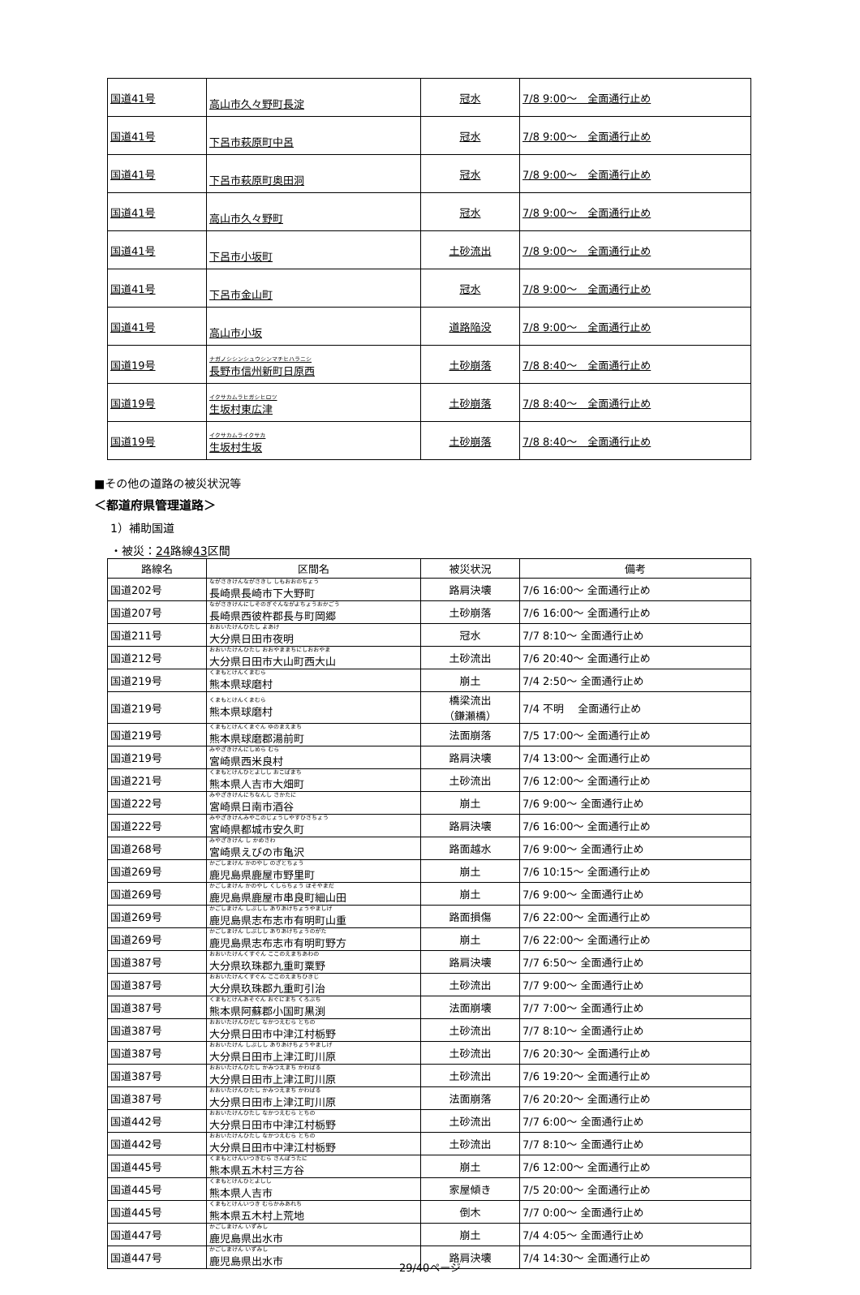| 国道41号 | 高山市久々野町長淀 | 冠水 | 7/8 9:00～ 全面通行止め |
| 国道41号 | 下呂市萩原町中呂 | 冠水 | 7/8 9:00～ 全面通行止め |
| 国道41号 | 下呂市萩原町奥田洞 | 冠水 | 7/8 9:00～ 全面通行止め |
| 国道41号 | 高山市久々野町 | 冠水 | 7/8 9:00～ 全面通行止め |
| 国道41号 | 下呂市小坂町 | 土砂流出 | 7/8 9:00～ 全面通行止め |
| 国道41号 | 下呂市金山町 | 冠水 | 7/8 9:00～ 全面通行止め |
| 国道41号 | 高山市小坂 | 道路陥没 | 7/8 9:00～ 全面通行止め |
| 国道19号 | ナガノシシンシュウシンマチヒハラニシ 長野市信州新町日原西 | 土砂崩落 | 7/8 8:40～ 全面通行止め |
| 国道19号 | イクサカムラヒガシヒロツ 生坂村東広津 | 土砂崩落 | 7/8 8:40～ 全面通行止め |
| 国道19号 | イクサカムライクサカ 生坂村生坂 | 土砂崩落 | 7/8 8:40～ 全面通行止め |
■その他の道路の被災状況等
＜都道府県管理道路＞
1）補助国道
・被災：24路線43区間
| 路線名 | 区間名 | 被災状況 | 備考 |
| --- | --- | --- | --- |
| 国道202号 | ながさきけんながさきし しもおおのちょう 長崎県長崎市下大野町 | 路肩決壊 | 7/6 16:00～ 全面通行止め |
| 国道207号 | ながさきけんにしそのぎぐんながよちょうおかごう 長崎県西彼杵郡長与町岡郷 | 土砂崩落 | 7/6 16:00～ 全面通行止め |
| 国道211号 | おおいたけんひたし よあけ 大分県日田市夜明 | 冠水 | 7/7 8:10～ 全面通行止め |
| 国道212号 | おおいたけんひたし おおやままちにしおおやま 大分県日田市大山町西大山 | 土砂流出 | 7/6 20:40～ 全面通行止め |
| 国道219号 | くまもとけんくまむら 熊本県球磨村 | 崩土 | 7/4 2:50～ 全面通行止め |
| 国道219号 | くまもとけんくまむら 熊本県球磨村 | 橋梁流出 （鎌瀬橋） | 7/4 不明 全面通行止め |
| 国道219号 | くまもとけんくまぐん ゆのまえまち 熊本県球磨郡湯前町 | 法面崩落 | 7/5 17:00～ 全面通行止め |
| 国道219号 | みやざきけんにしめら むら 宮崎県西米良村 | 路肩決壊 | 7/4 13:00～ 全面通行止め |
| 国道221号 | くまもとけんひとよしし おこばまち 熊本県人吉市大畑町 | 土砂流出 | 7/6 12:00～ 全面通行止め |
| 国道222号 | みやざきけんにちなんし さかたに 宮崎県日南市酒谷 | 崩土 | 7/6 9:00～ 全面通行止め |
| 国道222号 | みやざきけんみやこのじょうしやすひさちょう 宮崎県都城市安久町 | 路肩決壊 | 7/6 16:00～ 全面通行止め |
| 国道268号 | みやざきけん し かめさわ 宮崎県えびの市亀沢 | 路面越水 | 7/6 9:00～ 全面通行止め |
| 国道269号 | かごしまけん かのやし のざとちょう 鹿児島県鹿屋市野里町 | 崩土 | 7/6 10:15～ 全面通行止め |
| 国道269号 | かごしまけん かのやし くしらちょう ほそやまだ 鹿児島県鹿屋市串良町細山田 | 崩土 | 7/6 9:00～ 全面通行止め |
| 国道269号 | かごしまけん しぶしし ありあけちょうやましげ 鹿児島県志布志市有明町山重 | 路面損傷 | 7/6 22:00～ 全面通行止め |
| 国道269号 | かごしまけん しぶしし ありあけちょうのがた 鹿児島県志布志市有明町野方 | 崩土 | 7/6 22:00～ 全面通行止め |
| 国道387号 | おおいたけんくすぐん ここのえまちあわの 大分県玖珠郡九重町粟野 | 路肩決壊 | 7/7 6:50～ 全面通行止め |
| 国道387号 | おおいたけんくすぐん ここのえまちひきじ 大分県玖珠郡九重町引治 | 土砂流出 | 7/7 9:00～ 全面通行止め |
| 国道387号 | くまもとけんあそぐん おぐにまち くろぶち 熊本県阿蘇郡小国町黒渕 | 法面崩壊 | 7/7 7:00～ 全面通行止め |
| 国道387号 | おおいたけんひだし なかつえむら とちの 大分県日田市中津江村栃野 | 土砂流出 | 7/7 8:10～ 全面通行止め |
| 国道387号 | おおいたけん しぶしし ありあけちょうやましげ 大分県日田市上津江町川原 | 土砂流出 | 7/6 20:30～ 全面通行止め |
| 国道387号 | おおいたけんひたし かみつえまち かわばる 大分県日田市上津江町川原 | 土砂流出 | 7/6 19:20～ 全面通行止め |
| 国道387号 | おおいたけんひたし かみつえまち かわばる 大分県日田市上津江町川原 | 法面崩落 | 7/6 20:20～ 全面通行止め |
| 国道442号 | おおいたけんひたし なかつえむら とちの 大分県日田市中津江村栃野 | 土砂流出 | 7/7 6:00～ 全面通行止め |
| 国道442号 | おおいたけんひたし なかつえむら とちの 大分県日田市中津江村栃野 | 土砂流出 | 7/7 8:10～ 全面通行止め |
| 国道445号 | くまもとけんいつきむら さんぼうたに 熊本県五木村三方谷 | 崩土 | 7/6 12:00～ 全面通行止め |
| 国道445号 | くまもとけんひとよしし 熊本県人吉市 | 家屋傾き | 7/5 20:00～ 全面通行止め |
| 国道445号 | くまもとけんいつき むらかみあれち 熊本県五木村上荒地 | 倒木 | 7/7 0:00～ 全面通行止め |
| 国道447号 | かごしまけん いずみし 鹿児島県出水市 | 崩土 | 7/4 4:05～ 全面通行止め |
| 国道447号 | かごしまけん いずみし 鹿児島県出水市 | 路肩決壊 | 7/4 14:30～ 全面通行止め |
29/40ページ